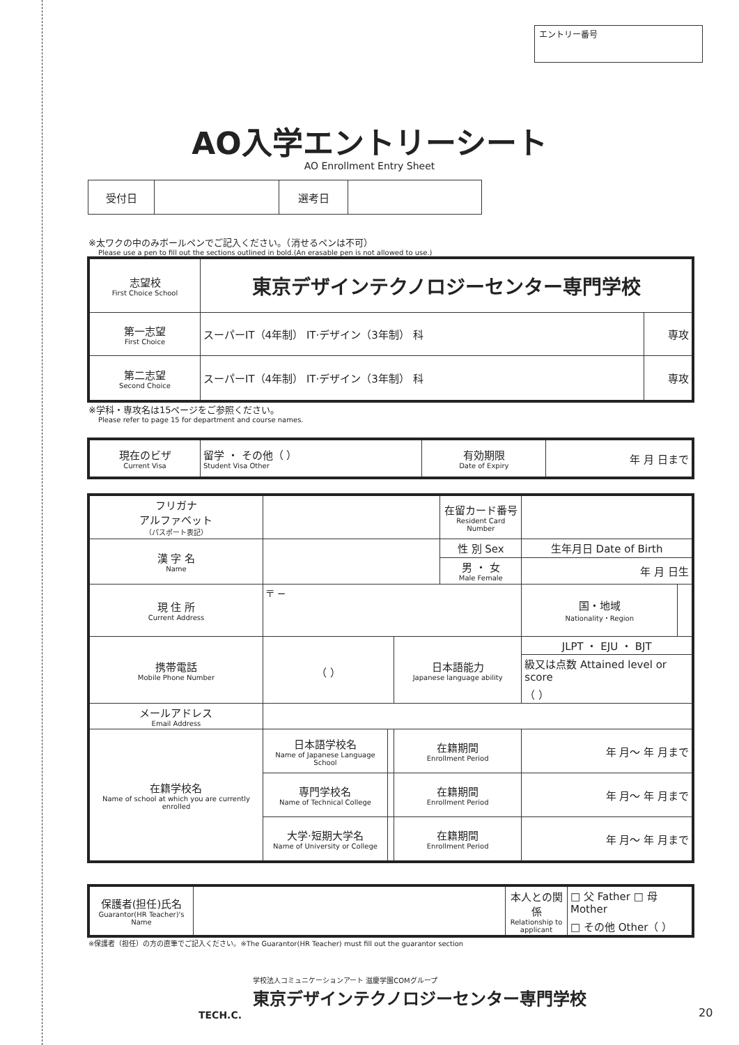エントリー番号
AO入学エントリーシート
AO Enrollment Entry Sheet
| 受付日 | | 選考日 | |
※太ワクの中のみボールペンでご記入ください。（消せるペンは不可）
Please use a pen to fill out the sections outlined in bold.(An erasable pen is not allowed to use.)
| 志望校 First Choice School | 東京デザインテクノロジーセンター専門学校 | |
| 第一志望 First Choice | スーパーIT（4年制） IT·デザイン（3年制） 科 | 専攻 |
| 第二志望 Second Choice | スーパーIT（4年制） IT·デザイン（3年制） 科 | 専攻 |
※学科・専攻名は15ページをご参照ください。
Please refer to page 15 for department and course names.
| 現在のビザ Current Visa | 留学 ・ その他（ ） Student Visa Other | 有効期限 Date of Expiry | 年 月 日まで |
| フリガナ アルファベット （パスポート表記） | | | | 在留カード番号 Resident Card Number | | | |
| 漢 字 名 Name | | | | 性 別 Sex | | 生年月日 Date of Birth | |
| | | | | 男 ・ 女 Male Female | | 年 月 日生 | |
| 現 住 所 Current Address | 〒 − | | | | | 国・地域 Nationality・Region | |
| 携帯電話 Mobile Phone Number | （ ） | | 日本語能力 Japanese language ability | | JLPT ・ EJU ・ BJT | | |
| | | | | | 級又は点数 Attained level or score （ ） | | |
| メールアドレス Email Address | | | | | | | |
| 在籍学校名 Name of school at which you are currently enrolled | 日本語学校名 Name of Japanese Language School | | 在籍期間 Enrollment Period | | 年 月～ 年 月まで | | |
| | 専門学校名 Name of Technical College | | 在籍期間 Enrollment Period | | 年 月～ 年 月まで | | |
| | 大学·短期大学名 Name of University or College | | 在籍期間 Enrollment Period | | 年 月～ 年 月まで | | |
| 保護者(担任)氏名 Guarantor(HR Teacher)'s Name | | 本人との関係 Relationship to applicant | □ 父 Father □ 母 Mother □ その他 Other（ ） |
※保護者（担任）の方の直筆でご記入ください。※The Guarantor(HR Teacher) must fill out the guarantor section
TECH.C.
学校法人コミュニケーションアート 滋慶学園COMグループ
東京デザインテクノロジーセンター専門学校
20